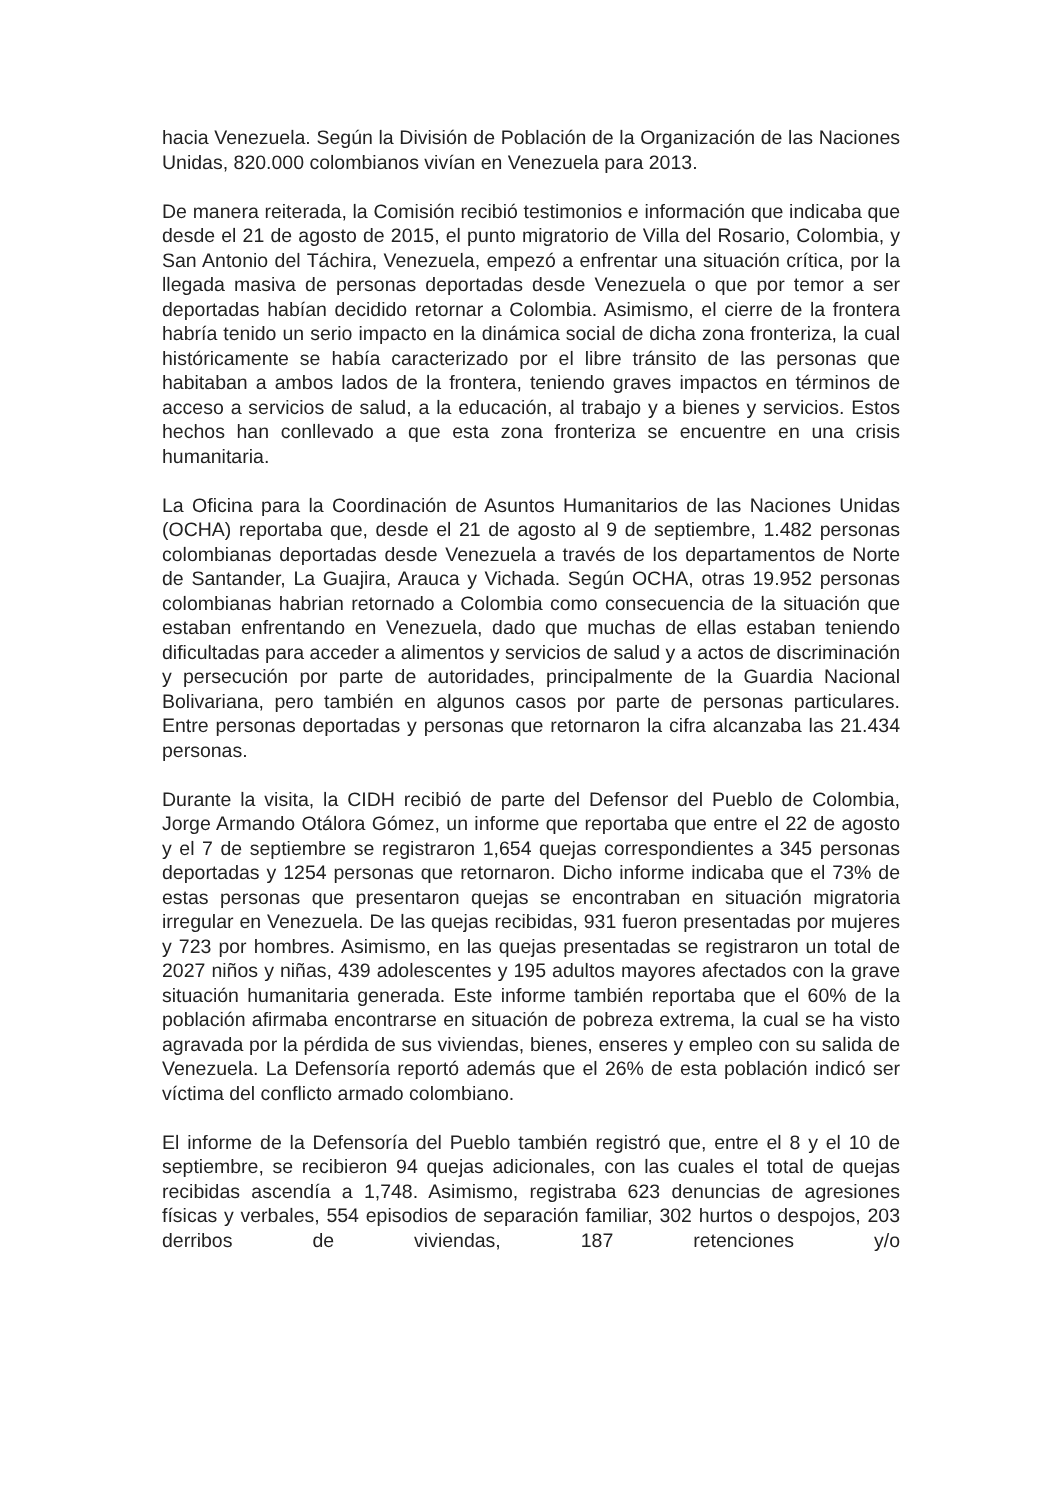hacia Venezuela. Según la División de Población de la Organización de las Naciones Unidas, 820.000 colombianos vivían en Venezuela para 2013.
De manera reiterada, la Comisión recibió testimonios e información que indicaba que desde el 21 de agosto de 2015, el punto migratorio de Villa del Rosario, Colombia, y San Antonio del Táchira, Venezuela, empezó a enfrentar una situación crítica, por la llegada masiva de personas deportadas desde Venezuela o que por temor a ser deportadas habían decidido retornar a Colombia. Asimismo, el cierre de la frontera habría tenido un serio impacto en la dinámica social de dicha zona fronteriza, la cual históricamente se había caracterizado por el libre tránsito de las personas que habitaban a ambos lados de la frontera, teniendo graves impactos en términos de acceso a servicios de salud, a la educación, al trabajo y a bienes y servicios. Estos hechos han conllevado a que esta zona fronteriza se encuentre en una crisis humanitaria.
La Oficina para la Coordinación de Asuntos Humanitarios de las Naciones Unidas (OCHA) reportaba que, desde el 21 de agosto al 9 de septiembre, 1.482 personas colombianas deportadas desde Venezuela a través de los departamentos de Norte de Santander, La Guajira, Arauca y Vichada. Según OCHA, otras 19.952 personas colombianas habrian retornado a Colombia como consecuencia de la situación que estaban enfrentando en Venezuela, dado que muchas de ellas estaban teniendo dificultadas para acceder a alimentos y servicios de salud y a actos de discriminación y persecución por parte de autoridades, principalmente de la Guardia Nacional Bolivariana, pero también en algunos casos por parte de personas particulares. Entre personas deportadas y personas que retornaron la cifra alcanzaba las 21.434 personas.
Durante la visita, la CIDH recibió de parte del Defensor del Pueblo de Colombia, Jorge Armando Otálora Gómez, un informe que reportaba que entre el 22 de agosto y el 7 de septiembre se registraron 1,654 quejas correspondientes a 345 personas deportadas y 1254 personas que retornaron. Dicho informe indicaba que el 73% de estas personas que presentaron quejas se encontraban en situación migratoria irregular en Venezuela. De las quejas recibidas, 931 fueron presentadas por mujeres y 723 por hombres. Asimismo, en las quejas presentadas se registraron un total de 2027 niños y niñas, 439 adolescentes y 195 adultos mayores afectados con la grave situación humanitaria generada. Este informe también reportaba que el 60% de la población afirmaba encontrarse en situación de pobreza extrema, la cual se ha visto agravada por la pérdida de sus viviendas, bienes, enseres y empleo con su salida de Venezuela. La Defensoría reportó además que el 26% de esta población indicó ser víctima del conflicto armado colombiano.
El informe de la Defensoría del Pueblo también registró que, entre el 8 y el 10 de septiembre, se recibieron 94 quejas adicionales, con las cuales el total de quejas recibidas ascendía a 1,748. Asimismo, registraba 623 denuncias de agresiones físicas y verbales, 554 episodios de separación familiar, 302 hurtos o despojos, 203 derribos de viviendas, 187 retenciones y/o